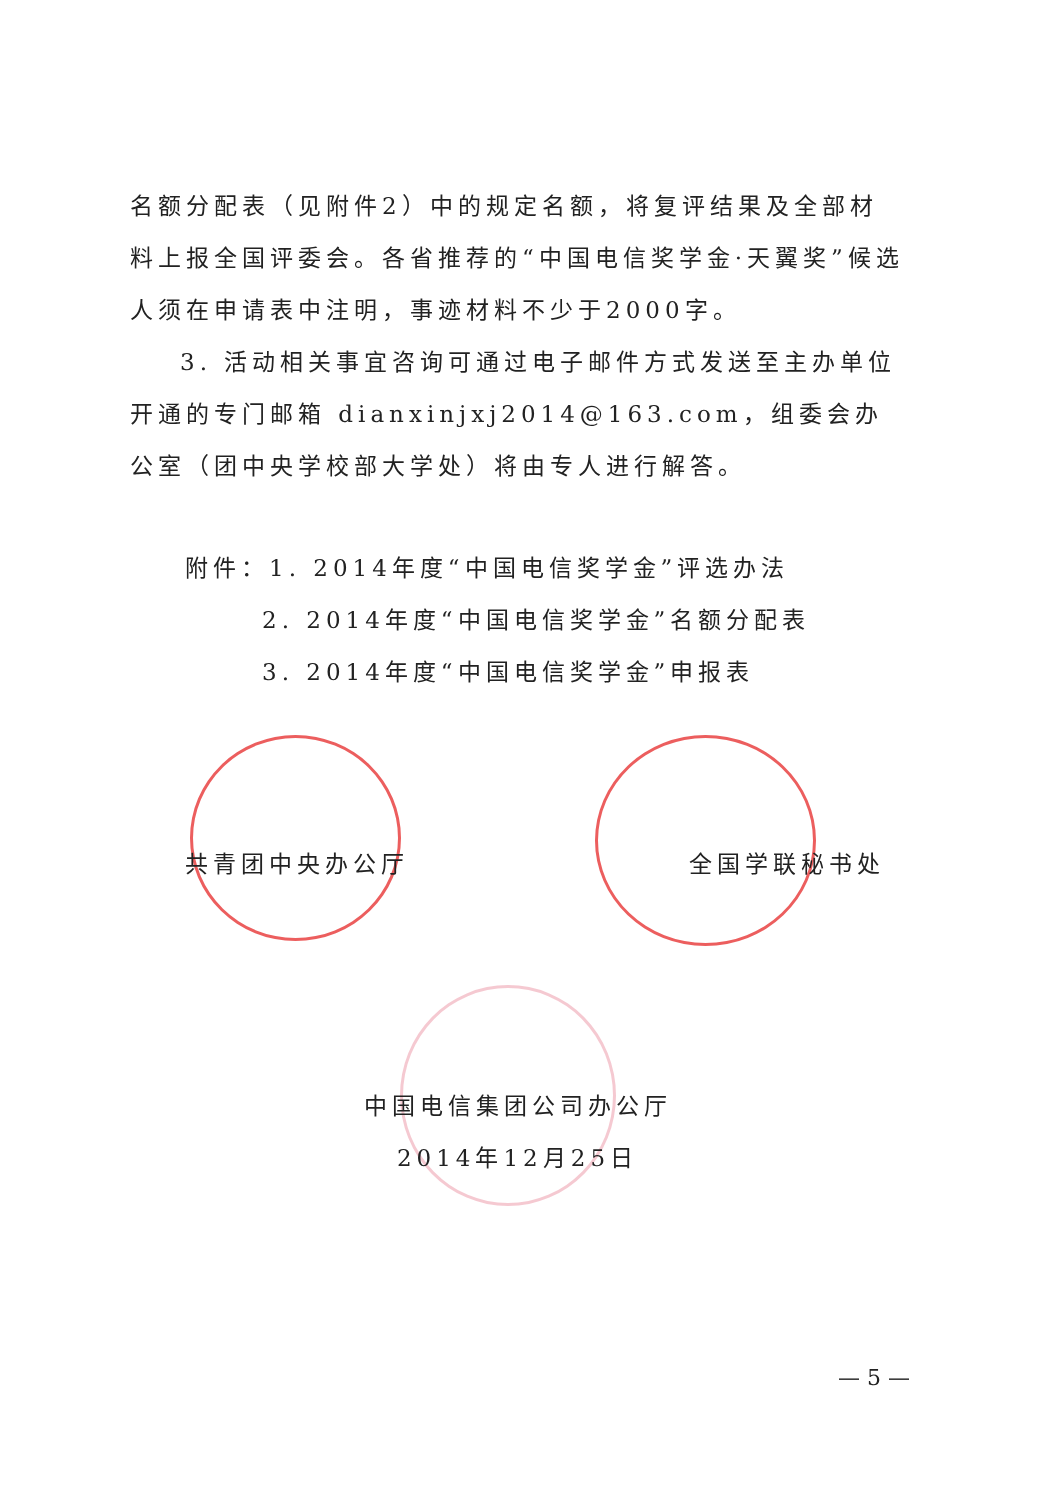名额分配表（见附件2）中的规定名额，将复评结果及全部材料上报全国评委会。各省推荐的“中国电信奖学金·天翼奖”候选人须在申请表中注明，事迹材料不少于2000字。
3. 活动相关事宜咨询可通过电子邮件方式发送至主办单位开通的专门邮箱 dianxinjxj2014@163.com，组委会办公室（团中央学校部大学处）将由专人进行解答。
附件：1. 2014年度“中国电信奖学金”评选办法
2. 2014年度“中国电信奖学金”名额分配表
3. 2014年度“中国电信奖学金”申报表
共青团中央办公厅 全国学联秘书处
中国电信集团公司办公厅
2014年12月25日
— 5 —